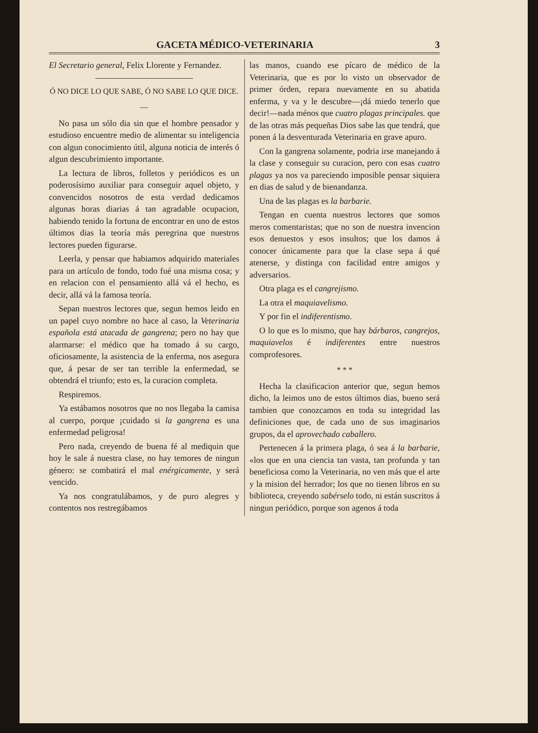GACETA MÉDICO-VETERINARIA 3
El Secretario general, Felix Llorente y Fernandez.
Ó NO DICE LO QUE SABE, Ó NO SABE LO QUE DICE.
—
No pasa un sólo dia sin que el hombre pensador y estudioso encuentre medio de alimentar su inteligencia con algun conocimiento útil, alguna noticia de interés ó algun descubrimiento importante.
La lectura de libros, folletos y periódicos es un poderosísimo auxiliar para conseguir aquel objeto, y convencidos nosotros de esta verdad dedicamos algunas horas diarias á tan agradable ocupacion, habiendo tenido la fortuna de encontrar en uno de estos últimos dias la teoría más peregrina que nuestros lectores pueden figurarse.
Leerla, y pensar que habiamos adquirido materiales para un artículo de fondo, todo fué una misma cosa; y en relacion con el pensamiento allá vá el hecho, es decir, allá vá la famosa teoría.
Sepan nuestros lectores que, segun hemos leido en un papel cuyo nombre no hace al caso, la Veterinaria española está atacada de gangrena; pero no hay que alarmarse: el médico que ha tomado á su cargo, oficiosamente, la asistencia de la enferma, nos asegura que, á pesar de ser tan terrible la enfermedad, se obtendrá el triunfo; esto es, la curacion completa.
Respiremos.
Ya estábamos nosotros que no nos llegaba la camisa al cuerpo, porque ¡cuidado si la gangrena es una enfermedad peligrosa!
Pero nada, creyendo de buena fé al mediquin que hoy le sale á nuestra clase, no hay temores de ningun género: se combatirá el mal enérgicamente, y será vencido.
Ya nos congratulábamos, y de puro alegres y contentos nos restregábamos
las manos, cuando ese pícaro de médico de la Veterinaria, que es por lo visto un observador de primer órden, repara nuevamente en su abatida enferma, y va y le descubre—¡dá miedo tenerlo que decir!—nada ménos que cuatro plagas principales. que de las otras más pequeñas Dios sabe las que tendrá, que ponen á la desventurada Veterinaria en grave apuro.
Con la gangrena solamente, podria irse manejando á la clase y conseguir su curacion, pero con esas cuatro plagas ya nos va pareciendo imposible pensar siquiera en dias de salud y de bienandanza.
Una de las plagas es la barbarie.
Tengan en cuenta nuestros lectores que somos meros comentaristas; que no son de nuestra invencion esos denuestos y esos insultos; que los damos á conocer únicamente para que la clase sepa á qué atenerse, y distinga con facilidad entre amigos y adversarios.
Otra plaga es el cangrejismo.
La otra el maquiavelismo.
Y por fin el indiferentismo.
O lo que es lo mismo, que hay bárbaros, cangrejos, maquiavelos é indiferentes entre nuestros comprofesores.
* * *
Hecha la clasificacion anterior que, segun hemos dicho, la leimos uno de estos últimos dias, bueno será tambien que conozcamos en toda su integridad las definiciones que, de cada uno de sus imaginarios grupos, da el aprovechado caballero.
Pertenecen á la primera plaga, ó sea á la barbarie, «los que en una ciencia tan vasta, tan profunda y tan beneficiosa como la Veterinaria, no ven más que el arte y la mision del herrador; los que no tienen libros en su biblioteca, creyendo sabérselo todo, ni están suscritos á ningun periódico, porque son agenos á toda